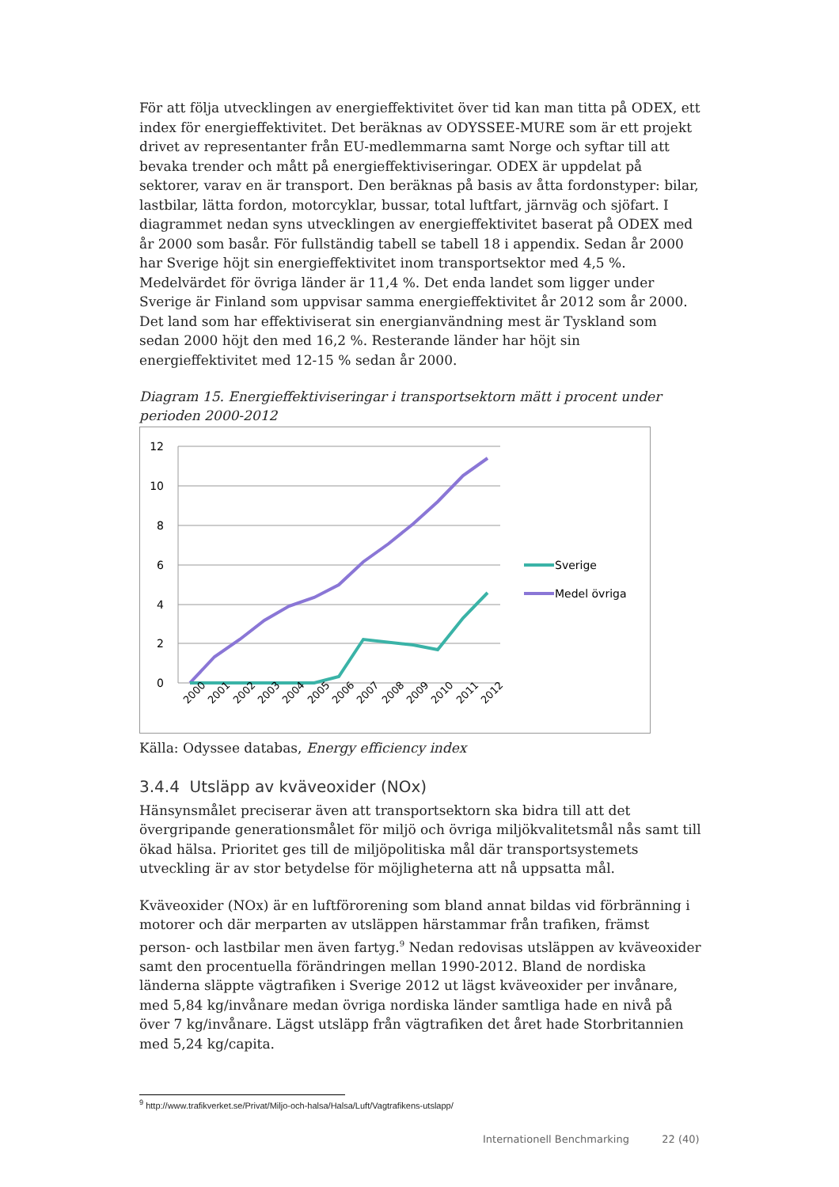För att följa utvecklingen av energieffektivitet över tid kan man titta på ODEX, ett index för energieffektivitet. Det beräknas av ODYSSEE-MURE som är ett projekt drivet av representanter från EU-medlemmarna samt Norge och syftar till att bevaka trender och mått på energieffektiviseringar. ODEX är uppdelat på sektorer, varav en är transport. Den beräknas på basis av åtta fordonstyper: bilar, lastbilar, lätta fordon, motorcyklar, bussar, total luftfart, järnväg och sjöfart. I diagrammet nedan syns utvecklingen av energieffektivitet baserat på ODEX med år 2000 som basår. För fullständig tabell se tabell 18 i appendix. Sedan år 2000 har Sverige höjt sin energieffektivitet inom transportsektor med 4,5 %. Medelvärdet för övriga länder är 11,4 %. Det enda landet som ligger under Sverige är Finland som uppvisar samma energieffektivitet år 2012 som år 2000. Det land som har effektiviserat sin energianvändning mest är Tyskland som sedan 2000 höjt den med 16,2 %. Resterande länder har höjt sin energieffektivitet med 12-15 % sedan år 2000.
Diagram 15. Energieffektiviseringar i transportsektorn mätt i procent under perioden 2000-2012
12
10
8
6
4
2
0
2000
2001
2002
2003
2004
2005
2006
2007
2008
2009
2010
2011
2012
Sverige
Medel övriga
Källa: Odyssee databas, Energy efficiency index
3.4.4 Utsläpp av kväveoxider (NOx)
Hänsynsmålet preciserar även att transportsektorn ska bidra till att det övergripande generationsmålet för miljö och övriga miljökvalitetsmål nås samt till ökad hälsa. Prioritet ges till de miljöpolitiska mål där transportsystemets utveckling är av stor betydelse för möjligheterna att nå uppsatta mål.
Kväveoxider (NOx) är en luftförorening som bland annat bildas vid förbränning i motorer och där merparten av utsläppen härstammar från trafiken, främst person- och lastbilar men även fartyg.<sup>9</sup> Nedan redovisas utsläppen av kväveoxider samt den procentuella förändringen mellan 1990-2012. Bland de nordiska länderna släppte vägtrafiken i Sverige 2012 ut lägst kväveoxider per invånare, med 5,84 kg/invånare medan övriga nordiska länder samtliga hade en nivå på över 7 kg/invånare. Lägst utsläpp från vägtrafiken det året hade Storbritannien med 5,24 kg/capita.
<sup>9</sup> http://www.trafikverket.se/Privat/Miljo-och-halsa/Halsa/Luft/Vagtrafikens-utslapp/
Internationell Benchmarking 22 (40)